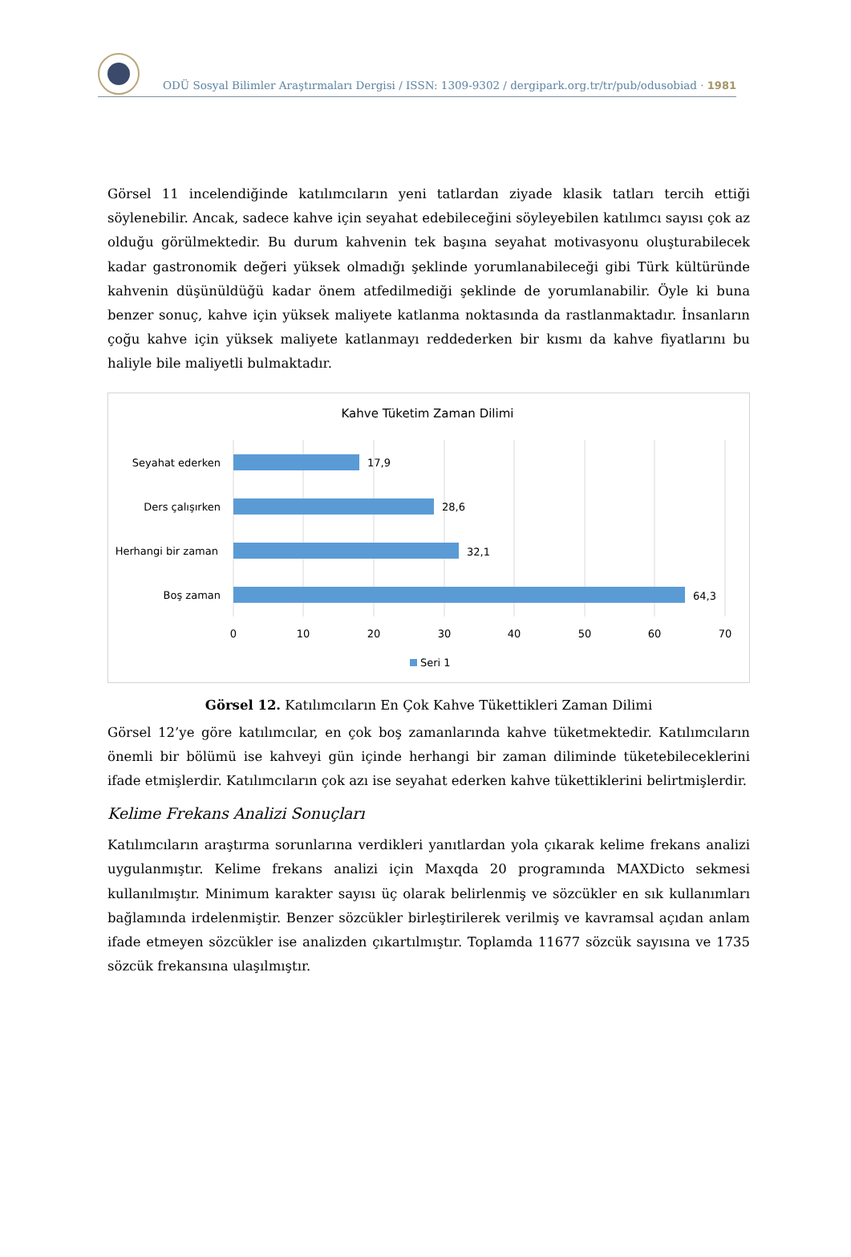ODÜ Sosyal Bilimler Araştırmaları Dergisi / ISSN: 1309-9302 / dergipark.org.tr/tr/pub/odusobiad · 1981
Görsel 11 incelendiğinde katılımcıların yeni tatlardan ziyade klasik tatları tercih ettiği söylenebilir. Ancak, sadece kahve için seyahat edebileceğini söyleyebilen katılımcı sayısı çok az olduğu görülmektedir. Bu durum kahvenin tek başına seyahat motivasyonu oluşturabilecek kadar gastronomik değeri yüksek olmadığı şeklinde yorumlanabileceği gibi Türk kültüründe kahvenin düşünüldüğü kadar önem atfedilmediği şeklinde de yorumlanabilir. Öyle ki buna benzer sonuç, kahve için yüksek maliyete katlanma noktasında da rastlanmaktadır. İnsanların çoğu kahve için yüksek maliyete katlanmayı reddederken bir kısmı da kahve fiyatlarını bu haliyle bile maliyetli bulmaktadır.
Kahve Tüketim Zaman Dilimi
Seyahat ederken
Ders çalışırken
Herhangi bir zaman
Boş zaman
17,9
28,6
32,1
64,3
0
10
20
30
40
50
60
70
Seri 1
Görsel 12. Katılımcıların En Çok Kahve Tükettikleri Zaman Dilimi
Görsel 12’ye göre katılımcılar, en çok boş zamanlarında kahve tüketmektedir. Katılımcıların önemli bir bölümü ise kahveyi gün içinde herhangi bir zaman diliminde tüketebileceklerini ifade etmişlerdir. Katılımcıların çok azı ise seyahat ederken kahve tükettiklerini belirtmişlerdir.
Kelime Frekans Analizi Sonuçları
Katılımcıların araştırma sorunlarına verdikleri yanıtlardan yola çıkarak kelime frekans analizi uygulanmıştır. Kelime frekans analizi için Maxqda 20 programında MAXDicto sekmesi kullanılmıştır. Minimum karakter sayısı üç olarak belirlenmiş ve sözcükler en sık kullanımları bağlamında irdelenmiştir. Benzer sözcükler birleştirilerek verilmiş ve kavramsal açıdan anlam ifade etmeyen sözcükler ise analizden çıkartılmıştır. Toplamda 11677 sözcük sayısına ve 1735 sözcük frekansına ulaşılmıştır.